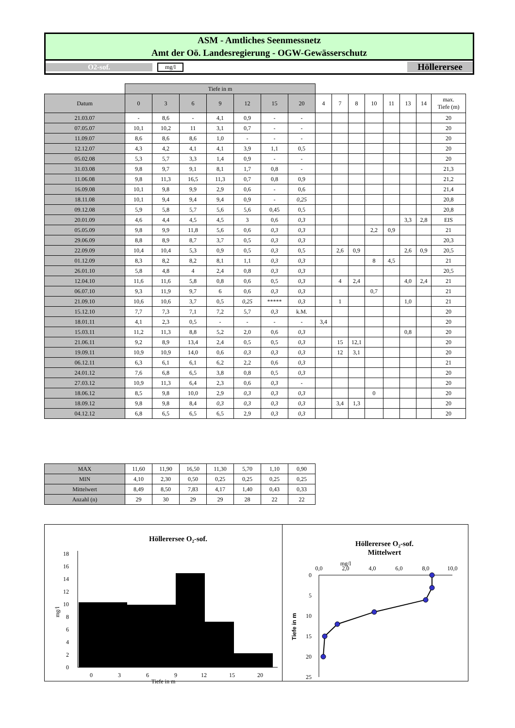ASM - Amtliches Seenmessnetz
Amt der Oö. Landesregierung - OGW-Gewässerschutz
O2-sof.
mg/l
Höllerersee
| | Tiefe in m | | | | | | | | | | | | | | |
| Datum | 0 | 3 | 6 | 9 | 12 | 15 | 20 | 4 | 7 | 8 | 10 | 11 | 13 | 14 | max. Tiefe (m) |
| 21.03.07 | - | 8,6 | - | 4,1 | 0,9 | - | - | | | | | | | | 20 |
| 07.05.07 | 10,1 | 10,2 | 11 | 3,1 | 0,7 | - | - | | | | | | | | 20 |
| 11.09.07 | 8,6 | 8,6 | 8,6 | 1,0 | - | - | - | | | | | | | | 20 |
| 12.12.07 | 4,3 | 4,2 | 4,1 | 4,1 | 3,9 | 1,1 | 0,5 | | | | | | | | 20 |
| 05.02.08 | 5,3 | 5,7 | 3,3 | 1,4 | 0,9 | - | - | | | | | | | | 20 |
| 31.03.08 | 9,8 | 9,7 | 9,1 | 8,1 | 1,7 | 0,8 | - | | | | | | | | 21,3 |
| 11.06.08 | 9,8 | 11,3 | 16,5 | 11,3 | 0,7 | 0,8 | 0,9 | | | | | | | | 21,2 |
| 16.09.08 | 10,1 | 9,8 | 9,9 | 2,9 | 0,6 | - | 0,6 | | | | | | | | 21,4 |
| 18.11.08 | 10,1 | 9,4 | 9,4 | 9,4 | 0,9 | - | 0,25 | | | | | | | | 20,8 |
| 09.12.08 | 5,9 | 5,8 | 5,7 | 5,6 | 5,6 | 0,45 | 0,5 | | | | | | | | 20,8 |
| 20.01.09 | 4,6 | 4,4 | 4,5 | 4,5 | 3 | 0,6 | 0,3 | | | | | | 3,3 | 2,8 | EIS |
| 05.05.09 | 9,8 | 9,9 | 11,8 | 5,6 | 0,6 | 0,3 | 0,3 | | | | 2,2 | 0,9 | | | 21 |
| 29.06.09 | 8,8 | 8,9 | 8,7 | 3,7 | 0,5 | 0,3 | 0,3 | | | | | | | | 20,3 |
| 22.09.09 | 10,4 | 10,4 | 5,3 | 0,9 | 0,5 | 0,3 | 0,5 | | 2,6 | 0,9 | | | 2,6 | 0,9 | 20,5 |
| 01.12.09 | 8,3 | 8,2 | 8,2 | 8,1 | 1,1 | 0,3 | 0,3 | | | | 8 | 4,5 | | | 21 |
| 26.01.10 | 5,8 | 4,8 | 4 | 2,4 | 0,8 | 0,3 | 0,3 | | | | | | | | 20,5 |
| 12.04.10 | 11,6 | 11,6 | 5,8 | 0,8 | 0,6 | 0,5 | 0,3 | | 4 | 2,4 | | | 4,0 | 2,4 | 21 |
| 06.07.10 | 9,3 | 11,9 | 9,7 | 6 | 0,6 | 0,3 | 0,3 | | | | 0,7 | | | | 21 |
| 21.09.10 | 10,6 | 10,6 | 3,7 | 0,5 | 0,25 | ***** | 0,3 | | 1 | | | | 1,0 | | 21 |
| 15.12.10 | 7,7 | 7,3 | 7,1 | 7,2 | 5,7 | 0,3 | k.M. | | | | | | | | 20 |
| 18.01.11 | 4,1 | 2,3 | 0,5 | - | - | - | - | 3,4 | | | | | | | 20 |
| 15.03.11 | 11,2 | 11,3 | 8,8 | 5,2 | 2,0 | 0,6 | 0,3 | | | | | | 0,8 | | 20 |
| 21.06.11 | 9,2 | 8,9 | 13,4 | 2,4 | 0,5 | 0,5 | 0,3 | | 15 | 12,1 | | | | | 20 |
| 19.09.11 | 10,9 | 10,9 | 14,0 | 0,6 | 0,3 | 0,3 | 0,3 | | 12 | 3,1 | | | | | 20 |
| 06.12.11 | 6,3 | 6,1 | 6,1 | 6,2 | 2,2 | 0,6 | 0,3 | | | | | | | | 21 |
| 24.01.12 | 7,6 | 6,8 | 6,5 | 3,8 | 0,8 | 0,5 | 0,3 | | | | | | | | 20 |
| 27.03.12 | 10,9 | 11,3 | 6,4 | 2,3 | 0,6 | 0,3 | - | | | | | | | | 20 |
| 18.06.12 | 8,5 | 9,8 | 10,0 | 2,9 | 0,3 | 0,3 | 0,3 | | | | 0 | | | | 20 |
| 18.09.12 | 9,8 | 9,8 | 8,4 | 0,3 | 0,3 | 0,3 | 0,3 | | 3,4 | 1,3 | | | | | 20 |
| 04.12.12 | 6,8 | 6,5 | 6,5 | 6,5 | 2,9 | 0,3 | 0,3 | | | | | | | | 20 |
| MAX | 11,60 | 11,90 | 16,50 | 11,30 | 5,70 | 1,10 | 0,90 |
| MIN | 4,10 | 2,30 | 0,50 | 0,25 | 0,25 | 0,25 | 0,25 |
| Mittelwert | 8,49 | 8,50 | 7,83 | 4,17 | 1,40 | 0,43 | 0,33 |
| Anzahl (n) | 29 | 30 | 29 | 29 | 28 | 22 | 22 |
Höllerersee O₂-sof.
0
2
4
6
8
10
12
14
16
18
mg/l
0
3
6
9
12
15
20
Tiefe in m
Höllerersee O₂-sof.
Mittelwert
mg/l
0,0
2,0
4,0
6,0
8,0
10,0
0
5
10
15
20
25
Tiefe in m